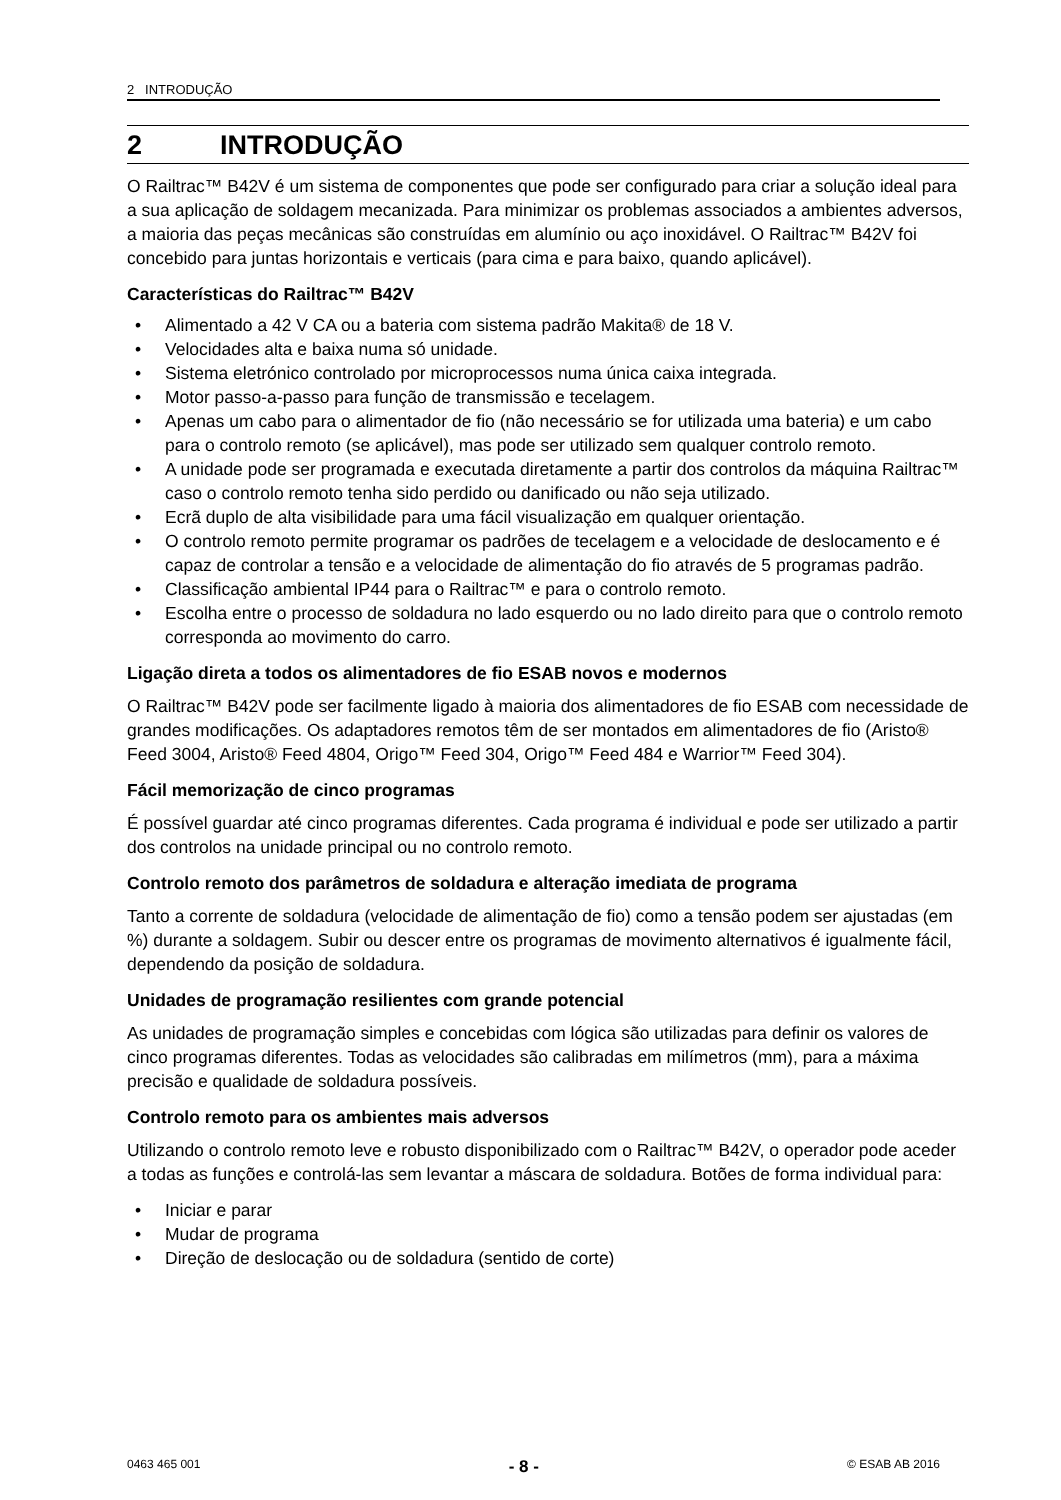2 INTRODUÇÃO
2 INTRODUÇÃO
O Railtrac™ B42V é um sistema de componentes que pode ser configurado para criar a solução ideal para a sua aplicação de soldagem mecanizada. Para minimizar os problemas associados a ambientes adversos, a maioria das peças mecânicas são construídas em alumínio ou aço inoxidável. O Railtrac™ B42V foi concebido para juntas horizontais e verticais (para cima e para baixo, quando aplicável).
Características do Railtrac™ B42V
• Alimentado a 42 V CA ou a bateria com sistema padrão Makita® de 18 V.
• Velocidades alta e baixa numa só unidade.
• Sistema eletrónico controlado por microprocessos numa única caixa integrada.
• Motor passo-a-passo para função de transmissão e tecelagem.
• Apenas um cabo para o alimentador de fio (não necessário se for utilizada uma bateria) e um cabo para o controlo remoto (se aplicável), mas pode ser utilizado sem qualquer controlo remoto.
• A unidade pode ser programada e executada diretamente a partir dos controlos da máquina Railtrac™ caso o controlo remoto tenha sido perdido ou danificado ou não seja utilizado.
• Ecrã duplo de alta visibilidade para uma fácil visualização em qualquer orientação.
• O controlo remoto permite programar os padrões de tecelagem e a velocidade de deslocamento e é capaz de controlar a tensão e a velocidade de alimentação do fio através de 5 programas padrão.
• Classificação ambiental IP44 para o Railtrac™ e para o controlo remoto.
• Escolha entre o processo de soldadura no lado esquerdo ou no lado direito para que o controlo remoto corresponda ao movimento do carro.
Ligação direta a todos os alimentadores de fio ESAB novos e modernos
O Railtrac™ B42V pode ser facilmente ligado à maioria dos alimentadores de fio ESAB com necessidade de grandes modificações. Os adaptadores remotos têm de ser montados em alimentadores de fio (Aristo® Feed 3004, Aristo® Feed 4804, Origo™ Feed 304, Origo™ Feed 484 e Warrior™ Feed 304).
Fácil memorização de cinco programas
É possível guardar até cinco programas diferentes. Cada programa é individual e pode ser utilizado a partir dos controlos na unidade principal ou no controlo remoto.
Controlo remoto dos parâmetros de soldadura e alteração imediata de programa
Tanto a corrente de soldadura (velocidade de alimentação de fio) como a tensão podem ser ajustadas (em %) durante a soldagem. Subir ou descer entre os programas de movimento alternativos é igualmente fácil, dependendo da posição de soldadura.
Unidades de programação resilientes com grande potencial
As unidades de programação simples e concebidas com lógica são utilizadas para definir os valores de cinco programas diferentes. Todas as velocidades são calibradas em milímetros (mm), para a máxima precisão e qualidade de soldadura possíveis.
Controlo remoto para os ambientes mais adversos
Utilizando o controlo remoto leve e robusto disponibilizado com o Railtrac™ B42V, o operador pode aceder a todas as funções e controlá-las sem levantar a máscara de soldadura. Botões de forma individual para:
• Iniciar e parar
• Mudar de programa
• Direção de deslocação ou de soldadura (sentido de corte)
0463 465 001 - 8 - © ESAB AB 2016